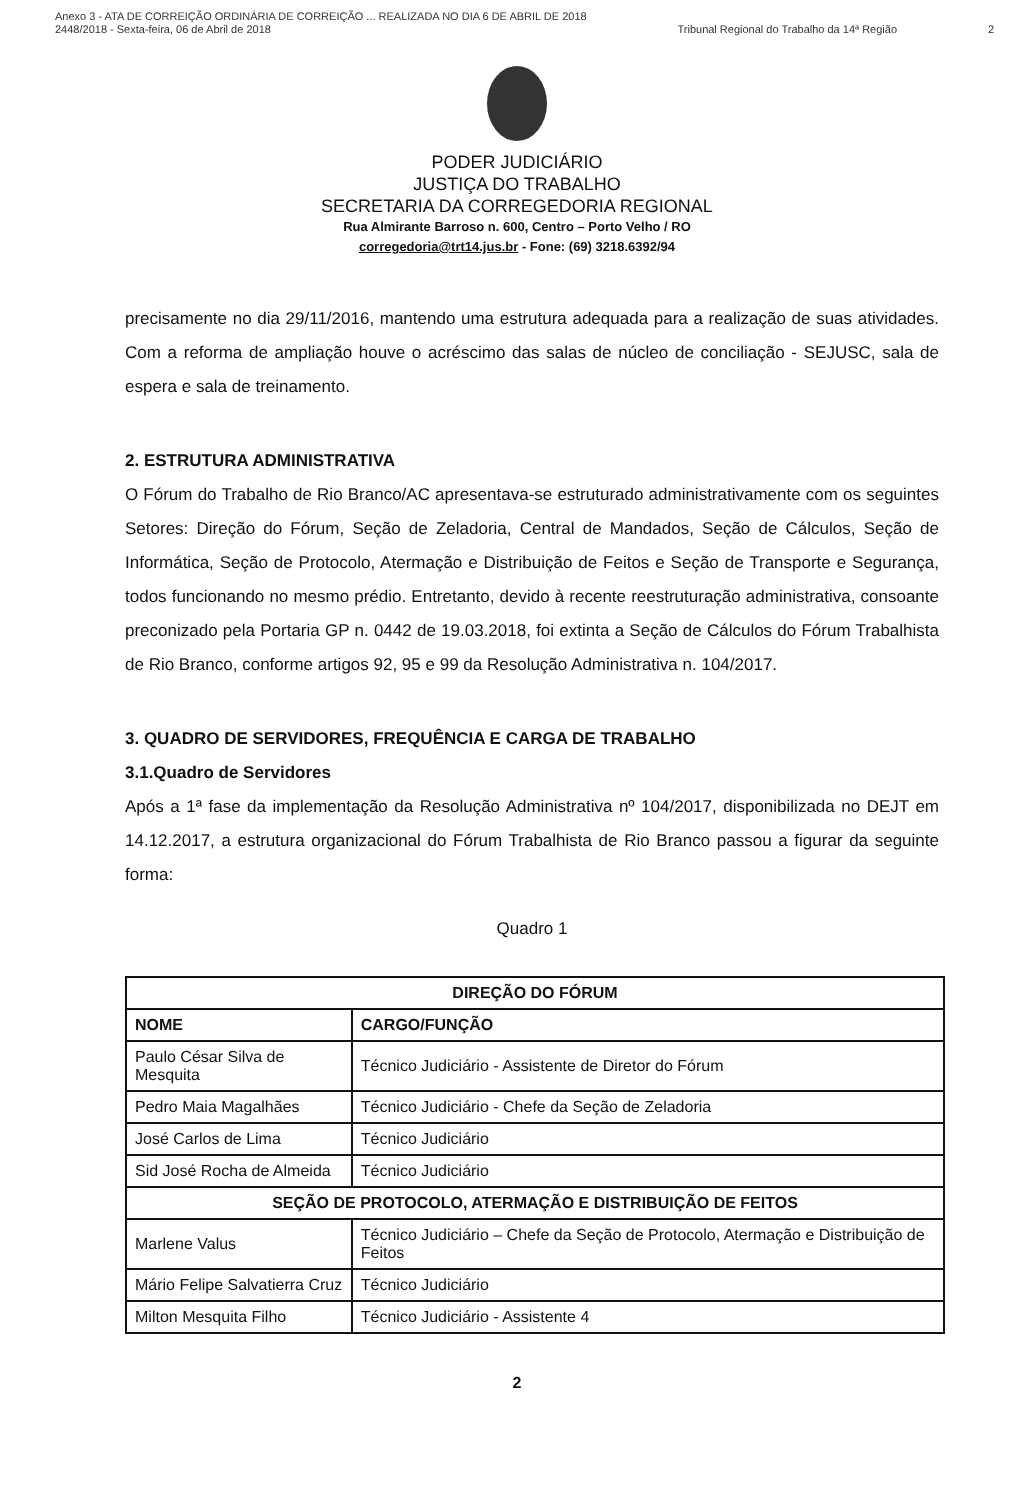Anexo 3 - ATA DE CORREIÇÃO ORDINÁRIA DE CORREIÇÃO ... REALIZADA NO DIA 6 DE ABRIL DE 2018
2448/2018 - Sexta-feira, 06 de Abril de 2018
Tribunal Regional do Trabalho da 14ª Região
2
PODER JUDICIÁRIO
JUSTIÇA DO TRABALHO
SECRETARIA DA CORREGEDORIA REGIONAL
Rua Almirante Barroso n. 600, Centro – Porto Velho / RO
corregedoria@trt14.jus.br - Fone: (69) 3218.6392/94
precisamente no dia 29/11/2016, mantendo uma estrutura adequada para a realização de suas atividades. Com a reforma de ampliação houve o acréscimo das salas de núcleo de conciliação - SEJUSC, sala de espera e sala de treinamento.
2. ESTRUTURA ADMINISTRATIVA
O Fórum do Trabalho de Rio Branco/AC apresentava-se estruturado administrativamente com os seguintes Setores: Direção do Fórum, Seção de Zeladoria, Central de Mandados, Seção de Cálculos, Seção de Informática, Seção de Protocolo, Atermação e Distribuição de Feitos e Seção de Transporte e Segurança, todos funcionando no mesmo prédio. Entretanto, devido à recente reestruturação administrativa, consoante preconizado pela Portaria GP n. 0442 de 19.03.2018, foi extinta a Seção de Cálculos do Fórum Trabalhista de Rio Branco, conforme artigos 92, 95 e 99 da Resolução Administrativa n. 104/2017.
3. QUADRO DE SERVIDORES, FREQUÊNCIA E CARGA DE TRABALHO
3.1.Quadro de Servidores
Após a 1ª fase da implementação da Resolução Administrativa nº 104/2017, disponibilizada no DEJT em 14.12.2017, a estrutura organizacional do Fórum Trabalhista de Rio Branco passou a figurar da seguinte forma:
Quadro 1
| DIREÇÃO DO FÓRUM | |
| --- | --- |
| NOME | CARGO/FUNÇÃO |
| Paulo César Silva de Mesquita | Técnico Judiciário - Assistente de Diretor do Fórum |
| Pedro Maia Magalhães | Técnico Judiciário - Chefe da Seção de Zeladoria |
| José Carlos de Lima | Técnico Judiciário |
| Sid José Rocha de Almeida | Técnico Judiciário |
| SEÇÃO DE PROTOCOLO, ATERMAÇÃO E DISTRIBUIÇÃO DE FEITOS | |
| Marlene Valus | Técnico Judiciário – Chefe da Seção de Protocolo, Atermação e Distribuição de Feitos |
| Mário Felipe Salvatierra Cruz | Técnico Judiciário |
| Milton Mesquita Filho | Técnico Judiciário - Assistente 4 |
2